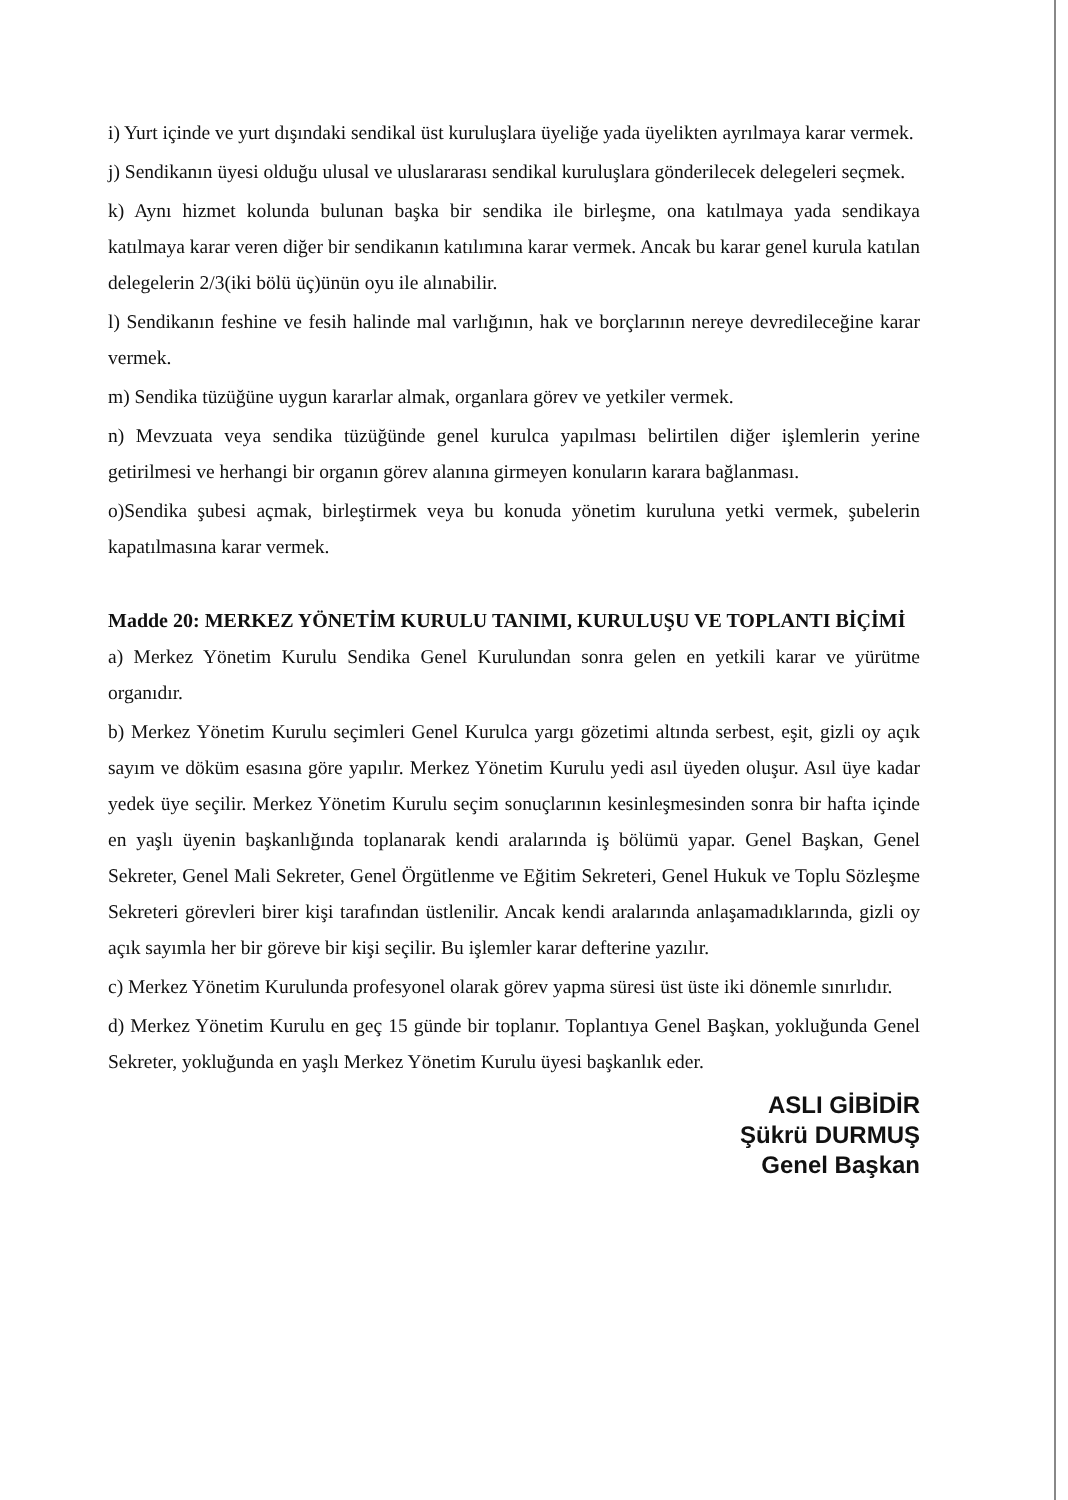i) Yurt içinde ve yurt dışındaki sendikal üst kuruluşlara üyeliğe yada üyelikten ayrılmaya karar vermek.
j) Sendikanın üyesi olduğu ulusal ve uluslararası sendikal kuruluşlara gönderilecek delegeleri seçmek.
k) Aynı hizmet kolunda bulunan başka bir sendika ile birleşme, ona katılmaya yada sendikaya katılmaya karar veren diğer bir sendikanın katılımına karar vermek. Ancak bu karar genel kurula katılan delegelerin 2/3(iki bölü üç)ünün oyu ile alınabilir.
l) Sendikanın feshine ve fesih halinde mal varlığının, hak ve borçlarının nereye devredileceğine karar vermek.
m) Sendika tüzüğüne uygun kararlar almak, organlara görev ve yetkiler vermek.
n) Mevzuata veya sendika tüzüğünde genel kurulca yapılması belirtilen diğer işlemlerin yerine getirilmesi ve herhangi bir organın görev alanına girmeyen konuların karara bağlanması.
o)Sendika şubesi açmak, birleştirmek veya bu konuda yönetim kuruluna yetki vermek, şubelerin kapatılmasına karar vermek.
Madde 20: MERKEZ YÖNETİM KURULU TANIMI, KURULUŞU VE TOPLANTI BİÇİMİ
a) Merkez Yönetim Kurulu Sendika Genel Kurulundan sonra gelen en yetkili karar ve yürütme organıdır.
b) Merkez Yönetim Kurulu seçimleri Genel Kurulca yargı gözetimi altında serbest, eşit, gizli oy açık sayım ve döküm esasına göre yapılır. Merkez Yönetim Kurulu yedi asıl üyeden oluşur. Asıl üye kadar yedek üye seçilir. Merkez Yönetim Kurulu seçim sonuçlarının kesinleşmesinden sonra bir hafta içinde en yaşlı üyenin başkanlığında toplanarak kendi aralarında iş bölümü yapar. Genel Başkan, Genel Sekreter, Genel Mali Sekreter, Genel Örgütlenme ve Eğitim Sekreteri, Genel Hukuk ve Toplu Sözleşme Sekreteri görevleri birer kişi tarafından üstlenilir. Ancak kendi aralarında anlaşamadıklarında, gizli oy açık sayımla her bir göreve bir kişi seçilir. Bu işlemler karar defterine yazılır.
c) Merkez Yönetim Kurulunda profesyonel olarak görev yapma süresi üst üste iki dönemle sınırlıdır.
d) Merkez Yönetim Kurulu en geç 15 günde bir toplanır. Toplantıya Genel Başkan, yokluğunda Genel Sekreter, yokluğunda en yaşlı Merkez Yönetim Kurulu üyesi başkanlık eder.
ASLI GİBİDİR
Şükrü DURMUŞ
Genel Başkan